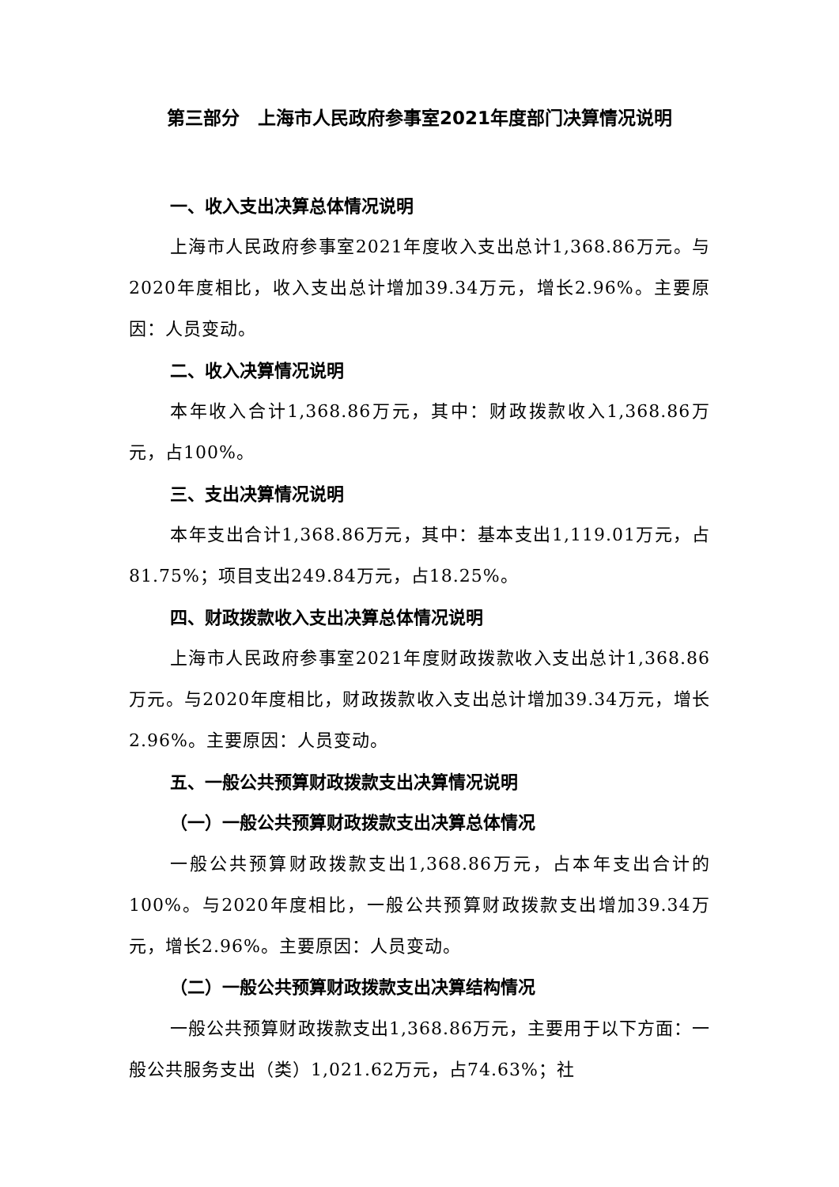第三部分　上海市人民政府参事室2021年度部门决算情况说明
一、收入支出决算总体情况说明
上海市人民政府参事室2021年度收入支出总计1,368.86万元。与2020年度相比，收入支出总计增加39.34万元，增长2.96%。主要原因：人员变动。
二、收入决算情况说明
本年收入合计1,368.86万元，其中：财政拨款收入1,368.86万元，占100%。
三、支出决算情况说明
本年支出合计1,368.86万元，其中：基本支出1,119.01万元，占81.75%；项目支出249.84万元，占18.25%。
四、财政拨款收入支出决算总体情况说明
上海市人民政府参事室2021年度财政拨款收入支出总计1,368.86万元。与2020年度相比，财政拨款收入支出总计增加39.34万元，增长2.96%。主要原因：人员变动。
五、一般公共预算财政拨款支出决算情况说明
（一）一般公共预算财政拨款支出决算总体情况
一般公共预算财政拨款支出1,368.86万元，占本年支出合计的100%。与2020年度相比，一般公共预算财政拨款支出增加39.34万元，增长2.96%。主要原因：人员变动。
（二）一般公共预算财政拨款支出决算结构情况
一般公共预算财政拨款支出1,368.86万元，主要用于以下方面：一般公共服务支出（类）1,021.62万元，占74.63%；社